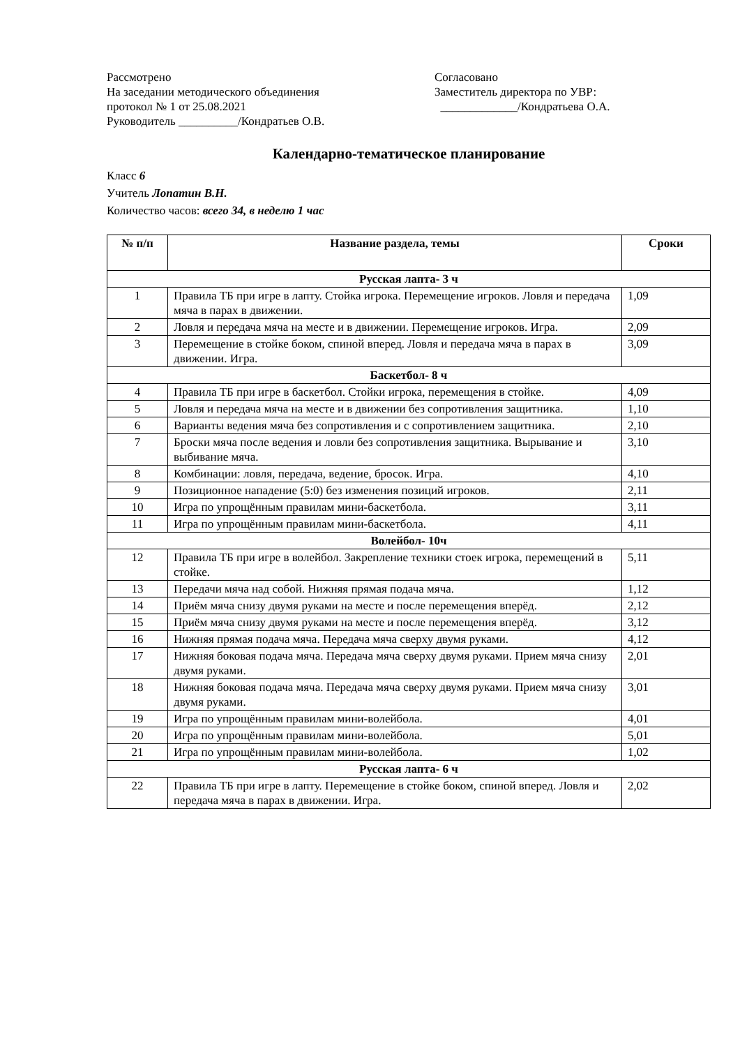Рассмотрено
На заседании методического объединения
протокол № 1 от 25.08.2021
Руководитель __________/Кондратьев О.В.
Согласовано
Заместитель директора по УВР:
_____________/Кондратьева О.А.
Календарно-тематическое планирование
Класс 6
Учитель Лопатин В.Н.
Количество часов: всего 34, в неделю 1 час
| № п/п | Название раздела, темы | Сроки |
| --- | --- | --- |
| Русская лапта- 3 ч | | |
| 1 | Правила ТБ при игре в лапту. Стойка игрока. Перемещение игроков. Ловля и передача мяча в парах в движении. | 1,09 |
| 2 | Ловля и передача мяча на месте и в движении. Перемещение игроков. Игра. | 2,09 |
| 3 | Перемещение в стойке боком, спиной вперед. Ловля и передача мяча в парах в движении. Игра. | 3,09 |
| Баскетбол- 8 ч | | |
| 4 | Правила ТБ при игре в баскетбол. Стойки игрока, перемещения в стойке. | 4,09 |
| 5 | Ловля и передача мяча на месте и в движении без сопротивления защитника. | 1,10 |
| 6 | Варианты ведения мяча без сопротивления и с сопротивлением защитника. | 2,10 |
| 7 | Броски мяча после ведения и ловли без сопротивления защитника. Вырывание и выбивание мяча. | 3,10 |
| 8 | Комбинации: ловля, передача, ведение, бросок. Игра. | 4,10 |
| 9 | Позиционное нападение (5:0) без изменения позиций игроков. | 2,11 |
| 10 | Игра по упрощённым правилам мини-баскетбола. | 3,11 |
| 11 | Игра по упрощённым правилам мини-баскетбола. | 4,11 |
| Волейбол- 10ч | | |
| 12 | Правила ТБ при игре в волейбол. Закрепление техники стоек игрока, перемещений в стойке. | 5,11 |
| 13 | Передачи мяча над собой. Нижняя прямая подача мяча. | 1,12 |
| 14 | Приём мяча снизу двумя руками на месте и после перемещения вперёд. | 2,12 |
| 15 | Приём мяча снизу двумя руками на месте и после перемещения вперёд. | 3,12 |
| 16 | Нижняя прямая подача мяча. Передача мяча сверху двумя руками. | 4,12 |
| 17 | Нижняя боковая подача мяча. Передача мяча сверху двумя руками. Прием мяча снизу двумя руками. | 2,01 |
| 18 | Нижняя боковая подача мяча. Передача мяча сверху двумя руками. Прием мяча снизу двумя руками. | 3,01 |
| 19 | Игра по упрощённым правилам мини-волейбола. | 4,01 |
| 20 | Игра по упрощённым правилам мини-волейбола. | 5,01 |
| 21 | Игра по упрощённым правилам мини-волейбола. | 1,02 |
| Русская лапта- 6 ч | | |
| 22 | Правила ТБ при игре в лапту. Перемещение в стойке боком, спиной вперед. Ловля и передача мяча в парах в движении. Игра. | 2,02 |